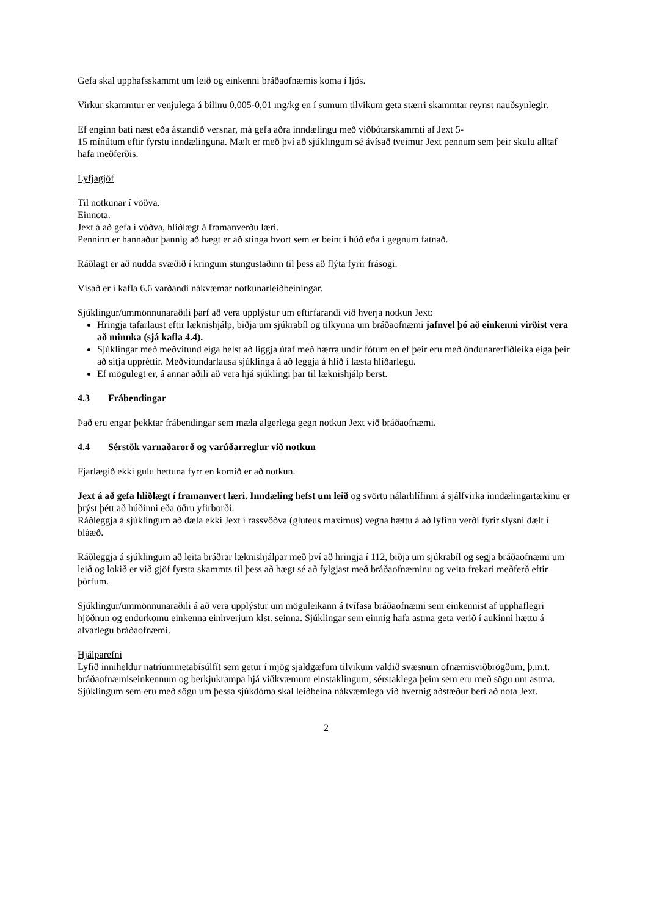Gefa skal upphafsskammt um leið og einkenni bráðaofnæmis koma í ljós.
Virkur skammtur er venjulega á bilinu 0,005-0,01 mg/kg en í sumum tilvikum geta stærri skammtar reynst nauðsynlegir.
Ef enginn bati næst eða ástandið versnar, má gefa aðra inndælingu með viðbótarskammti af Jext 5-
15 mínútum eftir fyrstu inndælinguna. Mælt er með því að sjúklingum sé ávísað tveimur Jext pennum sem þeir skulu alltaf hafa meðferðis.
Lyfjagjöf
Til notkunar í vöðva.
Einnota.
Jext á að gefa í vöðva, hliðlægt á framanverðu læri.
Penninn er hannaður þannig að hægt er að stinga hvort sem er beint í húð eða í gegnum fatnað.
Ráðlagt er að nudda svæðið í kringum stungustaðinn til þess að flýta fyrir frásogi.
Vísað er í kafla 6.6 varðandi nákvæmar notkunarleiðbeiningar.
Sjúklingur/ummönnunaraðili þarf að vera upplýstur um eftirfarandi við hverja notkun Jext:
Hringja tafarlaust eftir læknishjálp, biðja um sjúkrabíl og tilkynna um bráðaofnæmi jafnvel þó að einkenni virðist vera að minnka (sjá kafla 4.4).
Sjúklingar með meðvitund eiga helst að liggja útaf með hærra undir fótum en ef þeir eru með öndunarerfiðleika eiga þeir að sitja uppréttir. Meðvitundarlausa sjúklinga á að leggja á hlið í læsta hliðarlegu.
Ef mögulegt er, á annar aðili að vera hjá sjúklingi þar til læknishjálp berst.
4.3 Frábendingar
Það eru engar þekktar frábendingar sem mæla algerlega gegn notkun Jext við bráðaofnæmi.
4.4 Sérstök varnaðarorð og varúðarreglur við notkun
Fjarlægið ekki gulu hettuna fyrr en komið er að notkun.
Jext á að gefa hliðlægt í framanvert læri. Inndæling hefst um leið og svörtu nálarhlífinni á sjálfvirka inndælingartækinu er þrýst þétt að húðinni eða öðru yfirborði.
Ráðleggja á sjúklingum að dæla ekki Jext í rassvöðva (gluteus maximus) vegna hættu á að lyfinu verði fyrir slysni dælt í bláæð.
Ráðleggja á sjúklingum að leita bráðrar læknishjálpar með því að hringja í 112, biðja um sjúkrabíl og segja bráðaofnæmi um leið og lokið er við gjöf fyrsta skammts til þess að hægt sé að fylgjast með bráðaofnæminu og veita frekari meðferð eftir þörfum.
Sjúklingur/ummönnunaraðili á að vera upplýstur um möguleikann á tvífasa bráðaofnæmi sem einkennist af upphaflegri hjöðnun og endurkomu einkenna einhverjum klst. seinna. Sjúklingar sem einnig hafa astma geta verið í aukinni hættu á alvarlegu bráðaofnæmi.
Hjálparefni
Lyfið inniheldur natríummetabísúlfít sem getur í mjög sjaldgæfum tilvikum valdið svæsnum ofnæmisviðbrögðum, þ.m.t. bráðaofnæmiseinkennum og berkjukrampa hjá viðkvæmum einstaklingum, sérstaklega þeim sem eru með sögu um astma. Sjúklingum sem eru með sögu um þessa sjúkdóma skal leiðbeina nákvæmlega við hvernig aðstæður beri að nota Jext.
2